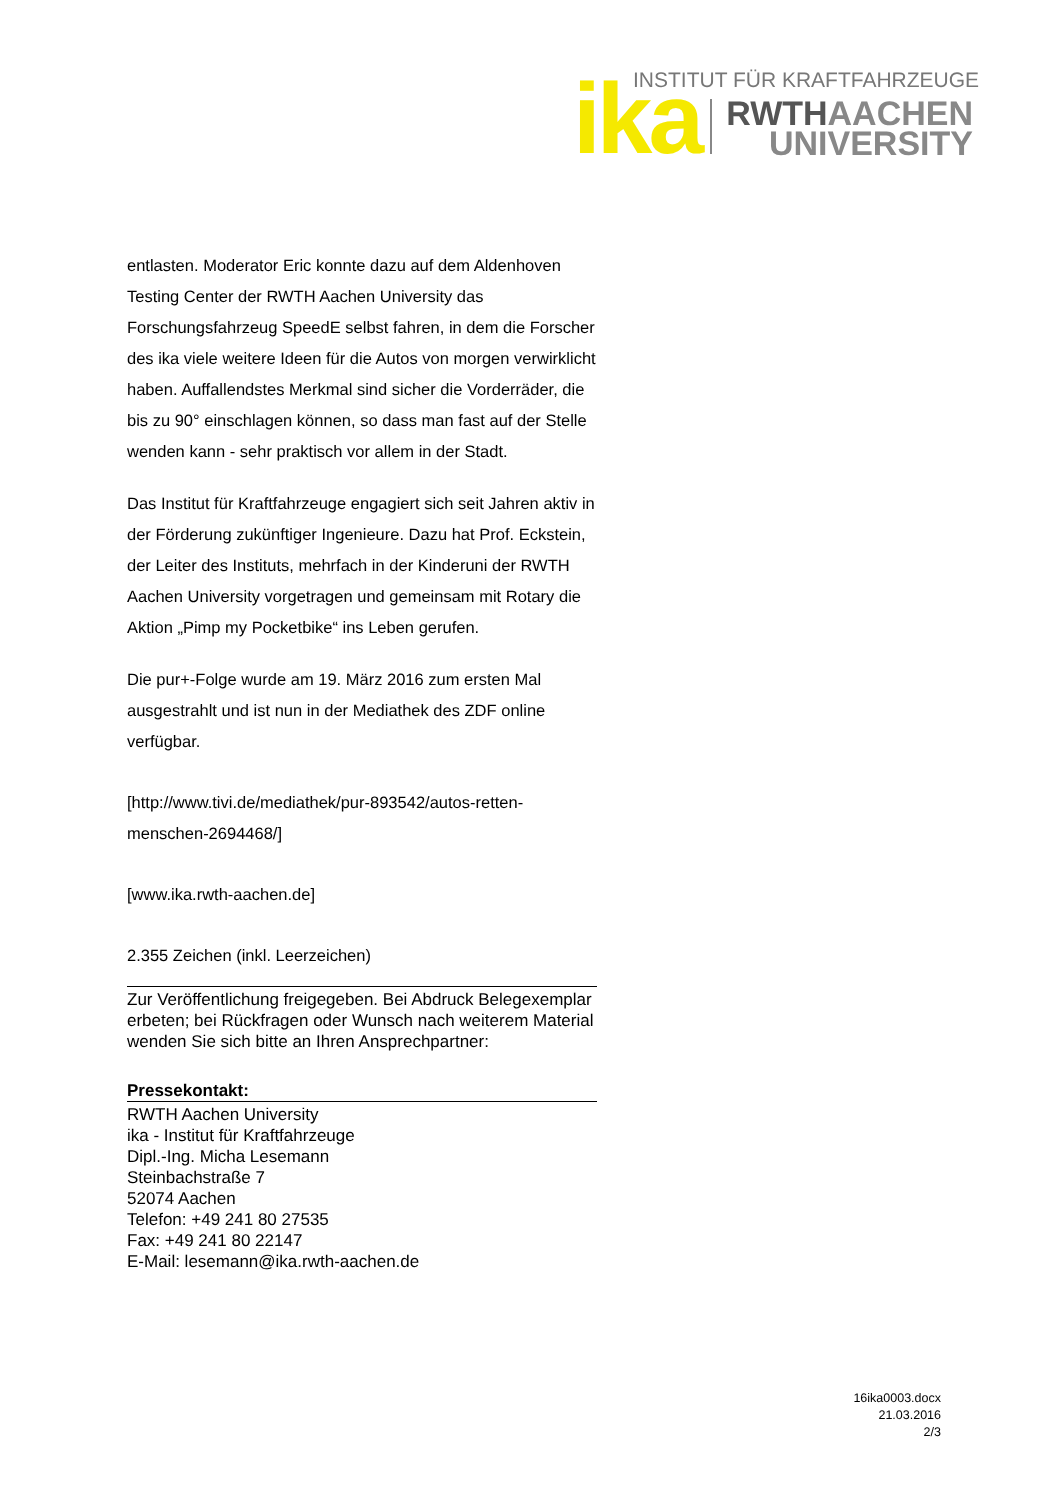INSTITUT FÜR KRAFTFAHRZEUGE
ika
RWTHAACHEN
UNIVERSITY
entlasten. Moderator Eric konnte dazu auf dem Aldenhoven Testing Center der RWTH Aachen University das Forschungsfahrzeug SpeedE selbst fahren, in dem die Forscher des ika viele weitere Ideen für die Autos von morgen verwirklicht haben. Auffallendstes Merkmal sind sicher die Vorderräder, die bis zu 90° einschlagen können, so dass man fast auf der Stelle wenden kann - sehr praktisch vor allem in der Stadt.
Das Institut für Kraftfahrzeuge engagiert sich seit Jahren aktiv in der Förderung zukünftiger Ingenieure. Dazu hat Prof. Eckstein, der Leiter des Instituts, mehrfach in der Kinderuni der RWTH Aachen University vorgetragen und gemeinsam mit Rotary die Aktion „Pimp my Pocketbike“ ins Leben gerufen.
Die pur+-Folge wurde am 19. März 2016 zum ersten Mal ausgestrahlt und ist nun in der Mediathek des ZDF online verfügbar.
[http://www.tivi.de/mediathek/pur-893542/autos-retten-menschen-2694468/]
[www.ika.rwth-aachen.de]
2.355 Zeichen (inkl. Leerzeichen)
Zur Veröffentlichung freigegeben. Bei Abdruck Belegexemplar erbeten; bei Rückfragen oder Wunsch nach weiterem Material wenden Sie sich bitte an Ihren Ansprechpartner:
Pressekontakt:
RWTH Aachen University
ika - Institut für Kraftfahrzeuge
Dipl.-Ing. Micha Lesemann
Steinbachstraße 7
52074 Aachen
Telefon: +49 241 80 27535
Fax: +49 241 80 22147
E-Mail: lesemann@ika.rwth-aachen.de
16ika0003.docx
21.03.2016
2/3